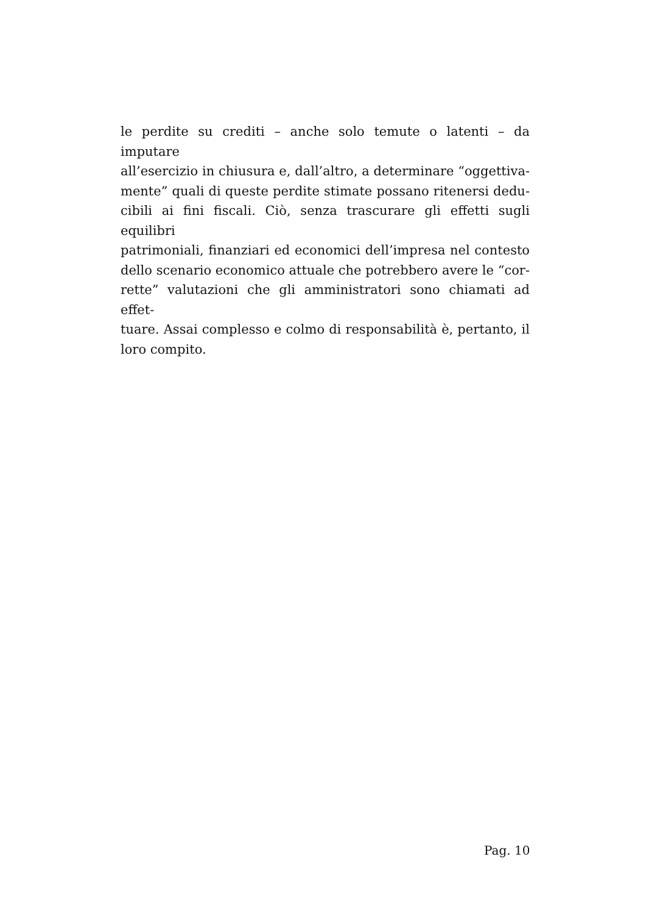le perdite su crediti – anche solo temute o latenti – da imputare
all’esercizio in chiusura e, dall’altro, a determinare “oggettiva-
mente” quali di queste perdite stimate possano ritenersi dedu-
cibili ai fini fiscali. Ciò, senza trascurare gli effetti sugli equilibri
patrimoniali, finanziari ed economici dell’impresa nel contesto
dello scenario economico attuale che potrebbero avere le “cor-
rette” valutazioni che gli amministratori sono chiamati ad effet-
tuare. Assai complesso e colmo di responsabilità è, pertanto, il
loro compito.
Pag. 10